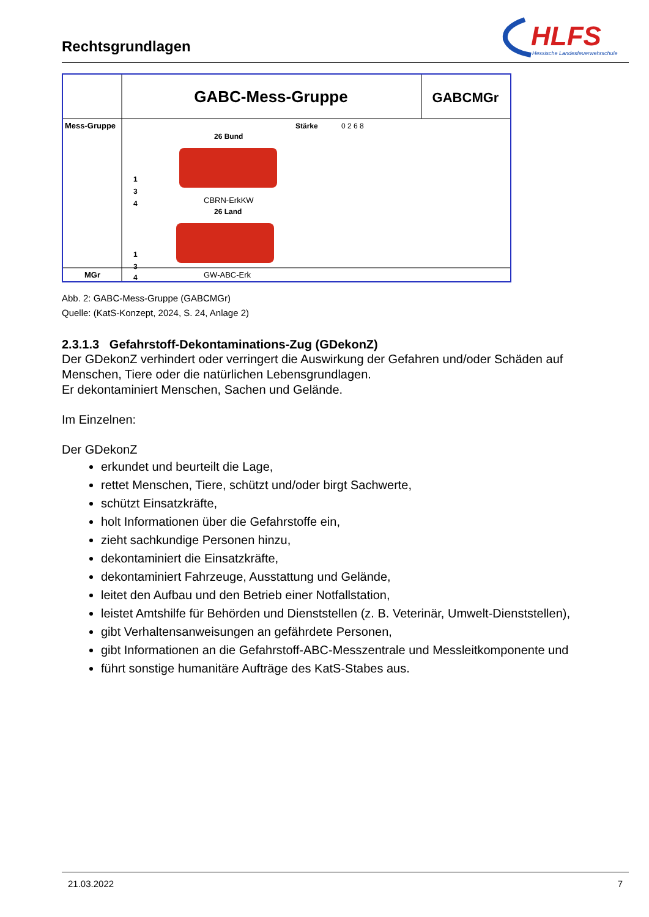Rechtsgrundlagen
HLFS
Hessische Landesfeuerwehrschule
GABC-Mess-Gruppe
GABCMGr
Mess-Gruppe
Stärke
0 2 6 8
26 Bund
CBRN-ErkKW
26 Land
GW-ABC-Erk
MGr
1
3
4
1
3
4
Abb. 2: GABC-Mess-Gruppe (GABCMGr)
Quelle: (KatS-Konzept, 2024, S. 24, Anlage 2)
2.3.1.3 Gefahrstoff-Dekontaminations-Zug (GDekonZ)
Der GDekonZ verhindert oder verringert die Auswirkung der Gefahren und/oder Schäden auf Menschen, Tiere oder die natürlichen Lebensgrundlagen.
Er dekontaminiert Menschen, Sachen und Gelände.
Im Einzelnen:
Der GDekonZ
erkundet und beurteilt die Lage,
rettet Menschen, Tiere, schützt und/oder birgt Sachwerte,
schützt Einsatzkräfte,
holt Informationen über die Gefahrstoffe ein,
zieht sachkundige Personen hinzu,
dekontaminiert die Einsatzkräfte,
dekontaminiert Fahrzeuge, Ausstattung und Gelände,
leitet den Aufbau und den Betrieb einer Notfallstation,
leistet Amtshilfe für Behörden und Dienststellen (z. B. Veterinär, Umwelt-Dienststellen),
gibt Verhaltensanweisungen an gefährdete Personen,
gibt Informationen an die Gefahrstoff-ABC-Messzentrale und Messleitkomponente und
führt sonstige humanitäre Aufträge des KatS-Stabes aus.
21.03.2022 7